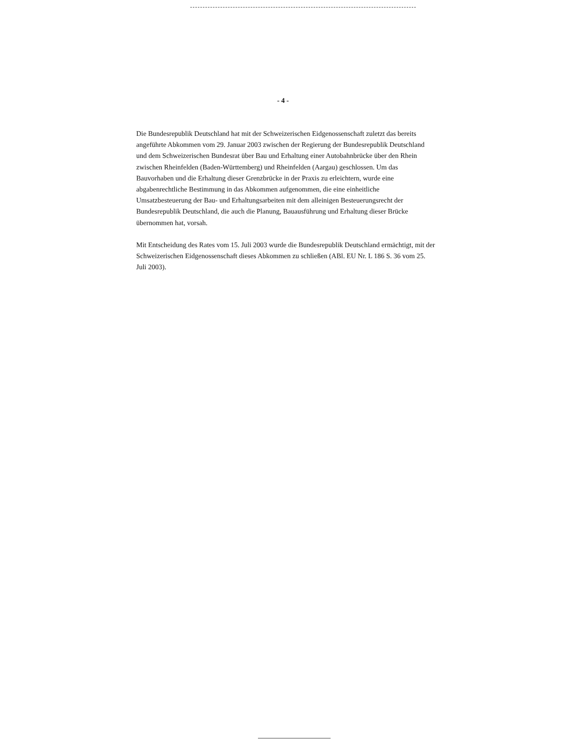- 4 -
Die Bundesrepublik Deutschland hat mit der Schweizerischen Eidgenossenschaft zuletzt das bereits angeführte Abkommen vom 29. Januar 2003 zwischen der Regierung der Bundesrepublik Deutschland und dem Schweizerischen Bundesrat über Bau und Erhaltung einer Autobahnbrücke über den Rhein zwischen Rheinfelden (Baden-Württemberg) und Rheinfelden (Aargau) geschlossen. Um das Bauvorhaben und die Erhaltung dieser Grenzbrücke in der Praxis zu erleichtern, wurde eine abgabenrechtliche Bestimmung in das Abkommen aufgenommen, die eine einheitliche Umsatzbesteuerung der Bau- und Erhaltungsarbeiten mit dem alleinigen Besteuerungsrecht der Bundesrepublik Deutschland, die auch die Planung, Bauausführung und Erhaltung dieser Brücke übernommen hat, vorsah.
Mit Entscheidung des Rates vom 15. Juli 2003 wurde die Bundesrepublik Deutschland ermächtigt, mit der Schweizerischen Eidgenossenschaft dieses Abkommen zu schließen (ABl. EU Nr. L 186 S. 36 vom 25. Juli 2003).